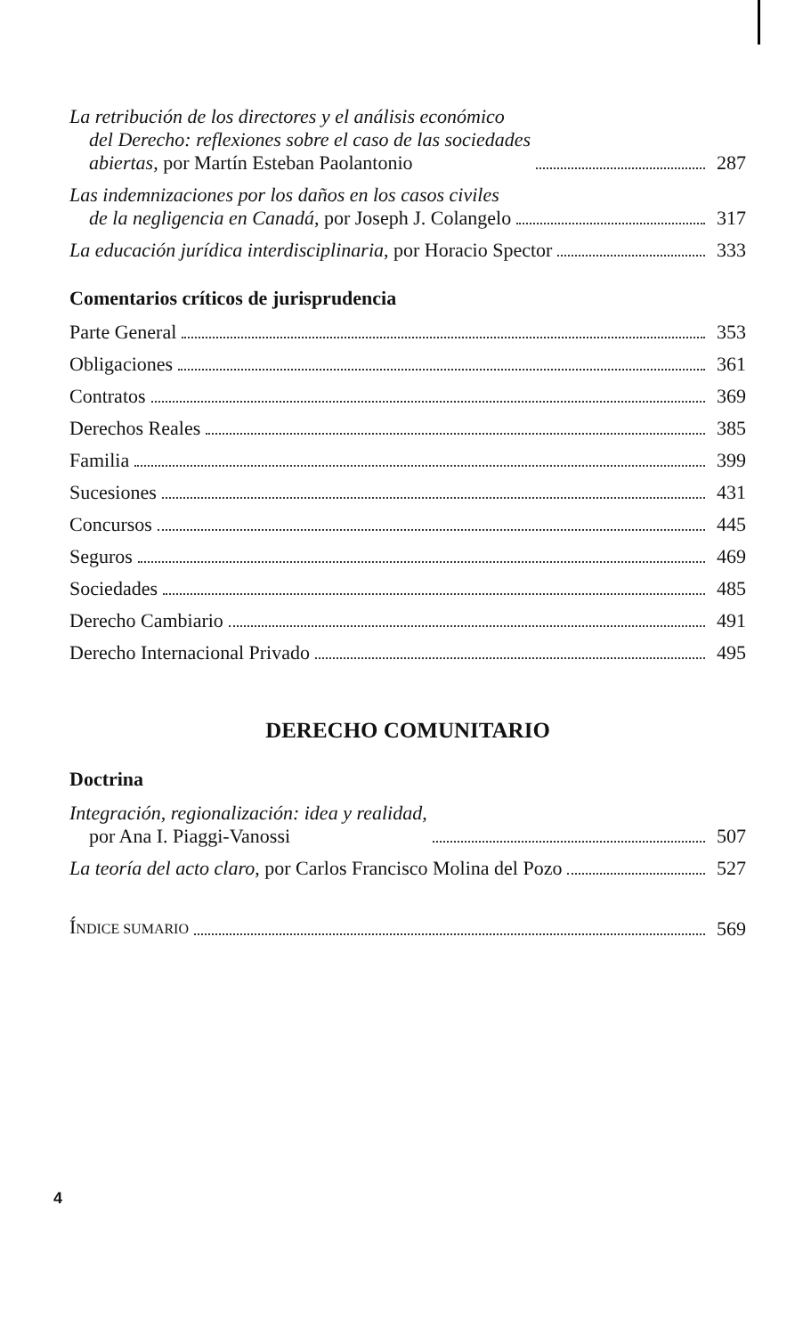La retribución de los directores y el análisis económico
del Derecho: reflexiones sobre el caso de las sociedades
abiertas, por Martín Esteban Paolantonio 287
Las indemnizaciones por los daños en los casos civiles
de la negligencia en Canadá, por Joseph J. Colangelo 317
La educación jurídica interdisciplinaria, por Horacio Spector 333
Comentarios críticos de jurisprudencia
Parte General 353
Obligaciones 361
Contratos 369
Derechos Reales 385
Familia 399
Sucesiones 431
Concursos 445
Seguros 469
Sociedades 485
Derecho Cambiario 491
Derecho Internacional Privado 495
DERECHO COMUNITARIO
Doctrina
Integración, regionalización: idea y realidad,
por Ana I. Piaggi-Vanossi 507
La teoría del acto claro, por Carlos Francisco Molina del Pozo 527
ÍNDICE SUMARIO 569
4